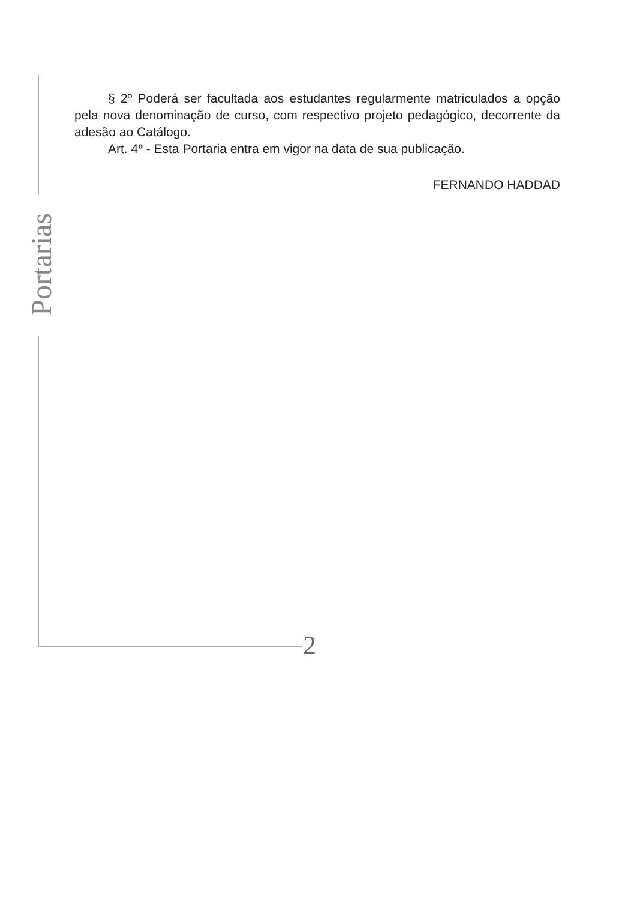Portarias
§ 2º Poderá ser facultada aos estudantes regularmente matriculados a opção pela nova denominação de curso, com respectivo projeto pedagógico, decorrente da adesão ao Catálogo.
Art. 4º - Esta Portaria entra em vigor na data de sua publicação.
FERNANDO HADDAD
2